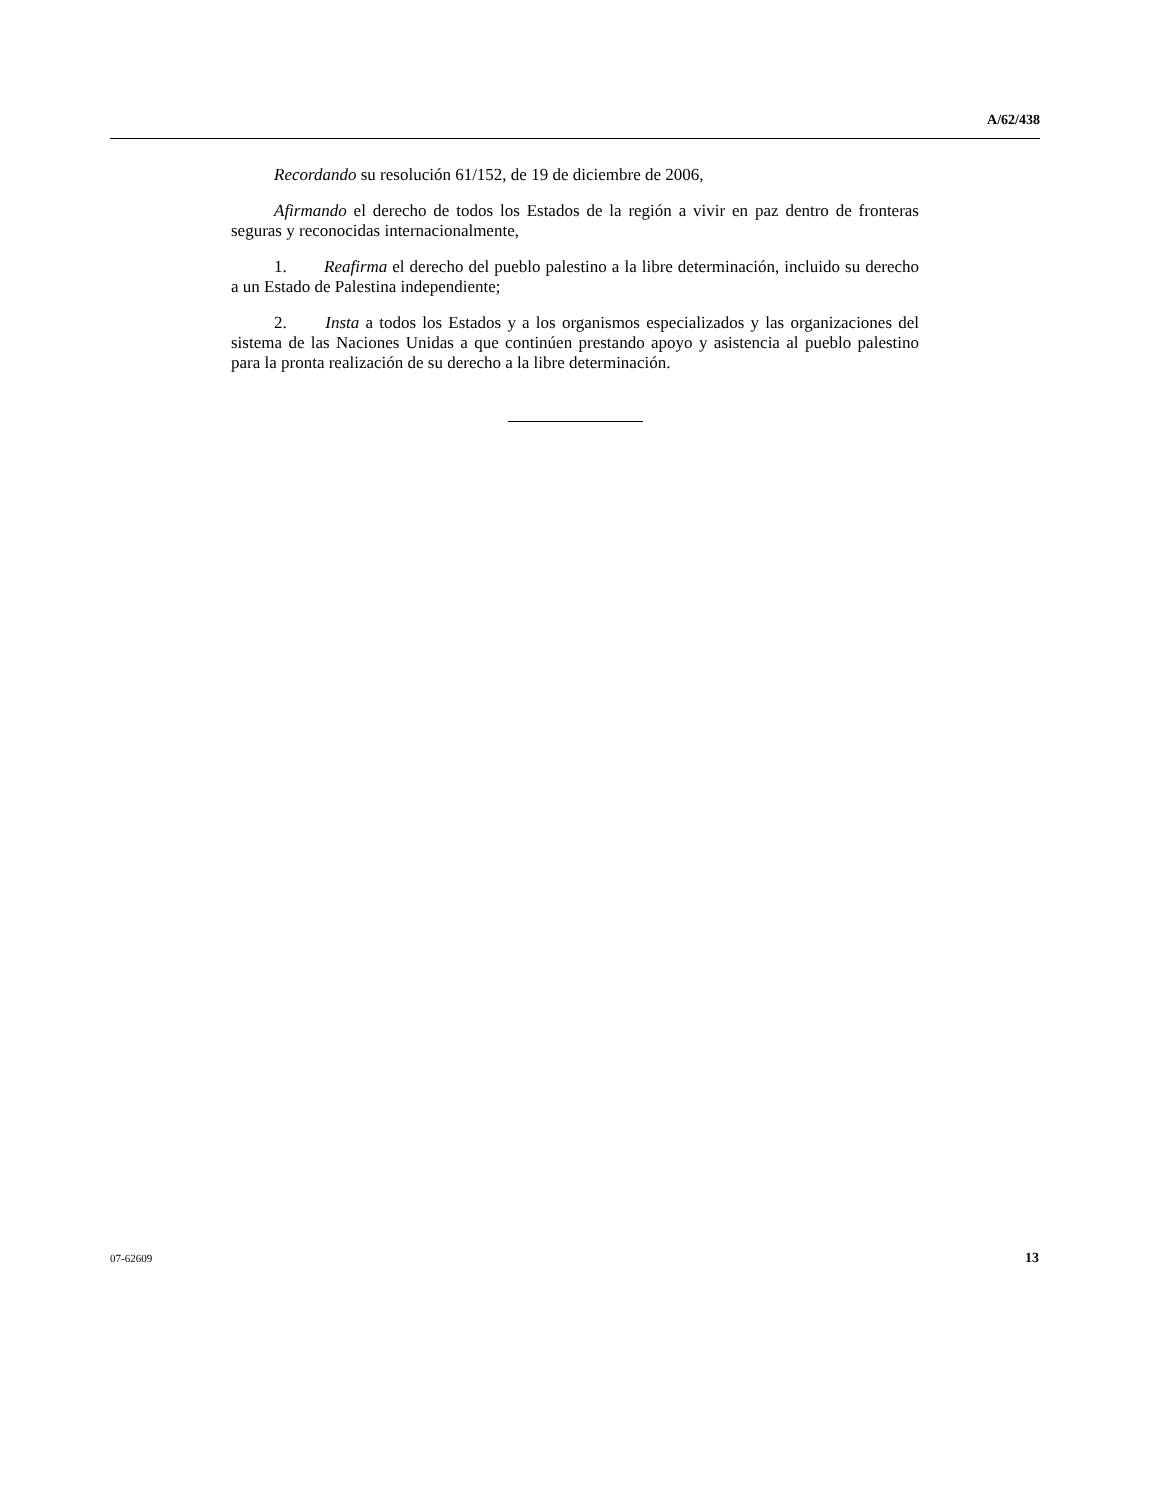A/62/438
Recordando su resolución 61/152, de 19 de diciembre de 2006,
Afirmando el derecho de todos los Estados de la región a vivir en paz dentro de fronteras seguras y reconocidas internacionalmente,
1. Reafirma el derecho del pueblo palestino a la libre determinación, incluido su derecho a un Estado de Palestina independiente;
2. Insta a todos los Estados y a los organismos especializados y las organizaciones del sistema de las Naciones Unidas a que continúen prestando apoyo y asistencia al pueblo palestino para la pronta realización de su derecho a la libre determinación.
07-62609 13